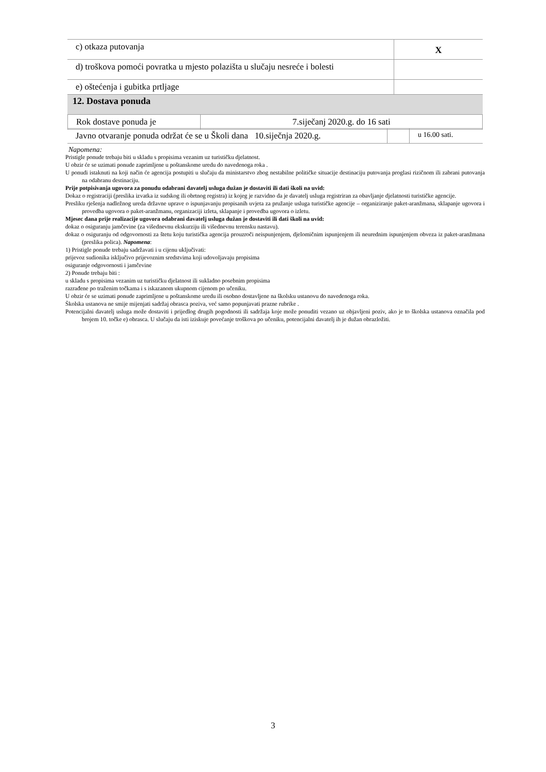| c) otkaza putovanja | X |
| d) troškova pomoći povratka u mjesto polazišta u slučaju nesreće i bolesti | |
| e) oštećenja i gubitka prtljage | |
| 12. Dostava ponuda | |
| Rok dostave ponuda je | 7.siječanj 2020.g. do 16 sati |
| Javno otvaranje ponuda održat će se u Školi dana 10.siječnja 2020.g. | | u 16.00 sati. |
Napomena:
Pristigle ponude trebaju biti u skladu s propisima vezanim uz turističku djelatnost.
U obzir će se uzimati ponude zaprimljene u poštanskome uredu do navedenoga roka .
U ponudi istaknuti na koji način će agencija postupiti u slučaju da ministarstvo zbog nestabilne političke situacije destinaciju putovanja proglasi rizičnom ili zabrani putovanja na odabranu destinaciju.
Prije potpisivanja ugovora za ponudu odabrani davatelj usluga dužan je dostaviti ili dati školi na uvid:
Dokaz o registraciji (preslika izvatka iz sudskog ili obrtnog registra) iz kojeg je razvidno da je davatelj usluga registriran za obavljanje djelatnosti turističke agencije.
Presliku rješenja nadležnog ureda državne uprave o ispunjavanju propisanih uvjeta za pružanje usluga turističke agencije – organiziranje paket-aranžmana, sklapanje ugovora i provedba ugovora o paket-aranžmanu, organizaciji izleta, sklapanje i provedba ugovora o izletu.
Mjesec dana prije realizacije ugovora odabrani davatelj usluga dužan je dostaviti ili dati školi na uvid:
dokaz o osiguranju jamčevine (za višednevnu ekskurziju ili višednevnu terensku nastavu).
dokaz o osiguranju od odgovornosti za štetu koju turistička agencija prouzroči neispunjenjem, djelomičnim ispunjenjem ili neurednim ispunjenjem obveza iz paket-aranžmana (preslika polica). Napomena:
1) Pristigle ponude trebaju sadržavati i u cijenu uključivati:
prijevoz sudionika isključivo prijevoznim sredstvima koji udovoljavaju propisima
osiguranje odgovornosti i jamčevine
2) Ponude trebaju biti :
u skladu s propisima vezanim uz turističku djelatnost ili sukladno posebnim propisima
razrađene po traženim točkama i s iskazanom ukupnom cijenom po učeniku.
U obzir će se uzimati ponude zaprimljene u poštanskome uredu ili osobno dostavljene na školsku ustanovu do navedenoga roka.
Školska ustanova ne smije mijenjati sadržaj obrasca poziva, već samo popunjavati prazne rubrike .
Potencijalni davatelj usluga može dostaviti i prijedlog drugih pogodnosti ili sadržaja koje može ponuditi vezano uz objavljeni poziv, ako je to školska ustanova označila pod brojem 10. točke e) obrasca. U slučaju da isti iziskuje povećanje troškova po učeniku, potencijalni davatelj ih je dužan obrazložiti.
3